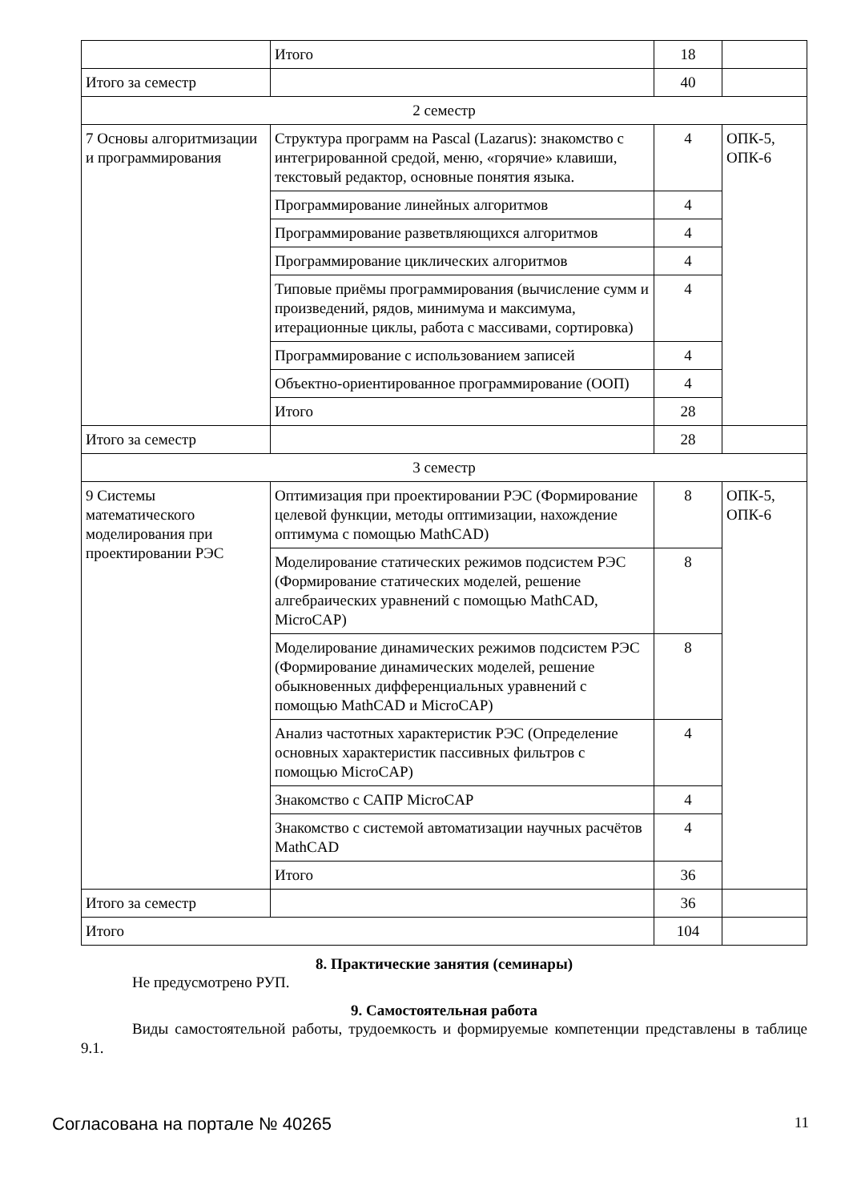| | Итого | 18 | |
| Итого за семестр | | 40 | |
| 2 семестр | | | |
| 7 Основы алгоритмизации и программирования | Структура программ на Pascal (Lazarus): знакомство с интегрированной средой, меню, «горячие» клавиши, текстовый редактор, основные понятия языка. | 4 | ОПК-5, ОПК-6 |
| | Программирование линейных алгоритмов | 4 | |
| | Программирование разветвляющихся алгоритмов | 4 | |
| | Программирование циклических алгоритмов | 4 | |
| | Типовые приёмы программирования (вычисление сумм и произведений, рядов, минимума и максимума, итерационные циклы, работа с массивами, сортировка) | 4 | |
| | Программирование с использованием записей | 4 | |
| | Объектно-ориентированное программирование (ООП) | 4 | |
| | Итого | 28 | |
| Итого за семестр | | 28 | |
| 3 семестр | | | |
| 9 Системы математического моделирования при проектировании РЭС | Оптимизация при проектировании РЭС (Формирование целевой функции, методы оптимизации, нахождение оптимума с помощью MathCAD) | 8 | ОПК-5, ОПК-6 |
| | Моделирование статических режимов подсистем РЭС (Формирование статических моделей, решение алгебраических уравнений с помощью MathCAD, MicroCAP) | 8 | |
| | Моделирование динамических режимов подсистем РЭС (Формирование динамических моделей, решение обыкновенных дифференциальных уравнений с помощью MathCAD и MicroCAP) | 8 | |
| | Анализ частотных характеристик РЭС (Определение основных характеристик пассивных фильтров с помощью MicroCAP) | 4 | |
| | Знакомство с САПР MicroCAP | 4 | |
| | Знакомство с системой автоматизации научных расчётов MathCAD | 4 | |
| | Итого | 36 | |
| Итого за семестр | | 36 | |
| Итого | | 104 | |
8. Практические занятия (семинары)
Не предусмотрено РУП.
9. Самостоятельная работа
Виды самостоятельной работы, трудоемкость и формируемые компетенции представлены в таблице 9.1.
Согласована на портале № 40265 11